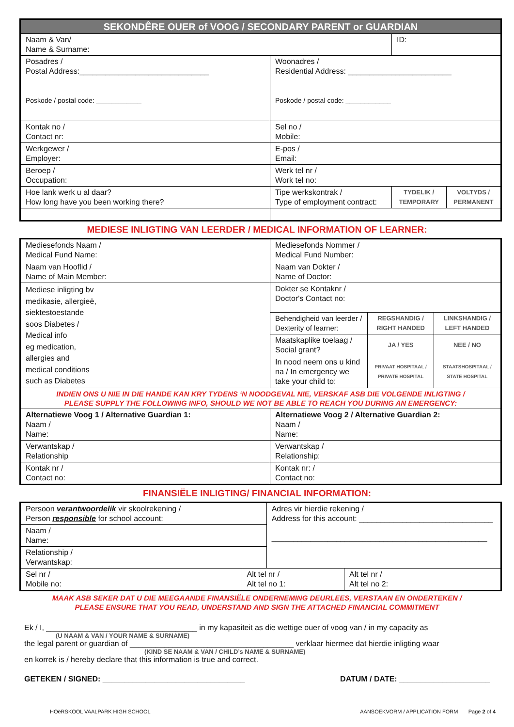| SEKONDÊRE OUER of VOOG / SECONDARY PARENT or GUARDIAN | | | |
| Naam & Van/ Name & Surname: | | ID: | |
| Posadres / Postal Address:______________________________ Poskode / postal code: ____________ | Woonadres / Residential Address: ________________________ Poskode / postal code: ____________ | | |
| Kontak no / Contact nr: | Sel no / Mobile: | | |
| Werkgewer / Employer: | E-pos / Email: | | |
| Beroep / Occupation: | Werk tel nr / Work tel no: | | |
| Hoe lank werk u al daar? How long have you been working there? | Tipe werkskontrak / Type of employment contract: | TYDELIK / TEMPORARY | VOLTYDS / PERMANENT |
MEDIESE INLIGTING VAN LEERDER / MEDICAL INFORMATION OF LEARNER:
| Mediesefonds Naam / Medical Fund Name: | Mediesefonds Nommer / Medical Fund Number: | | |
| Naam van Hooflid / Name of Main Member: | Naam van Dokter / Name of Doctor: | | |
| Mediese inligting bv medikasie, allergieë, siektestoestande soos Diabetes / Medical info eg medication, allergies and medical conditions such as Diabetes | Dokter se Kontaknr / Doctor's Contact no: | | |
| | Behendigheid van leerder / Dexterity of learner: | REGSHANDIG / RIGHT HANDED | LINKSHANDIG / LEFT HANDED |
| | Maatskaplike toelaag / Social grant? | JA / YES | NEE / NO |
| | In nood neem ons u kind na / In emergency we take your child to: | PRIVAAT HOSPITAAL / PRIVATE HOSPITAL | STAATSHOSPITAAL / STATE HOSPITAL |
| INDIEN ONS U NIE IN DIE HANDE KAN KRY TYDENS ‘N NOODGEVAL NIE, VERSKAF ASB DIE VOLGENDE INLIGTING / PLEASE SUPPLY THE FOLLOWING INFO, SHOULD WE NOT BE ABLE TO REACH YOU DURING AN EMERGENCY: | | | |
| Alternatiewe Voog 1 / Alternative Guardian 1: Naam / Name: | Alternatiewe Voog 2 / Alternative Guardian 2: Naam / Name: | | |
| Verwantskap / Relationship | Verwantskap / Relationship: | | |
| Kontak nr / Contact no: | Kontak nr: / Contact no: | | |
FINANSIËLE INLIGTING/ FINANCIAL INFORMATION:
| Persoon verantwoordelik vir skoolrekening / Person responsible for school account: | | Adres vir hierdie rekening / Address for this account: _______________________________ __________________________________________________ | |
| Naam / Name: | | | |
| Relationship / Verwantskap: | | | |
| Sel nr / Mobile no: | Alt tel nr / Alt tel no 1: | | Alt tel nr / Alt tel no 2: |
MAAK ASB SEKER DAT U DIE MEEGAANDE FINANSIËLE ONDERNEMING DEURLEES, VERSTAAN EN ONDERTEKEN /
PLEASE ENSURE THAT YOU READ, UNDERSTAND AND SIGN THE ATTACHED FINANCIAL COMMITMENT
Ek / I, ___________________________________ in my kapasiteit as die wettige ouer of voog van / in my capacity as
(U NAAM & VAN / YOUR NAME & SURNAME)
the legal parent or guardian of ______________________________________ verklaar hiermee dat hierdie inligting waar
(KIND SE NAAM & VAN / CHILD’s NAME & SURNAME)
en korrek is / hereby declare that this information is true and correct.
GETEKEN / SIGNED: _________________________________ DATUM / DATE: _____________________
HOëRSKOOL VAALPARK HIGH SCHOOL AANSOEKVORM / APPLICATION FORM Page 2 of 4